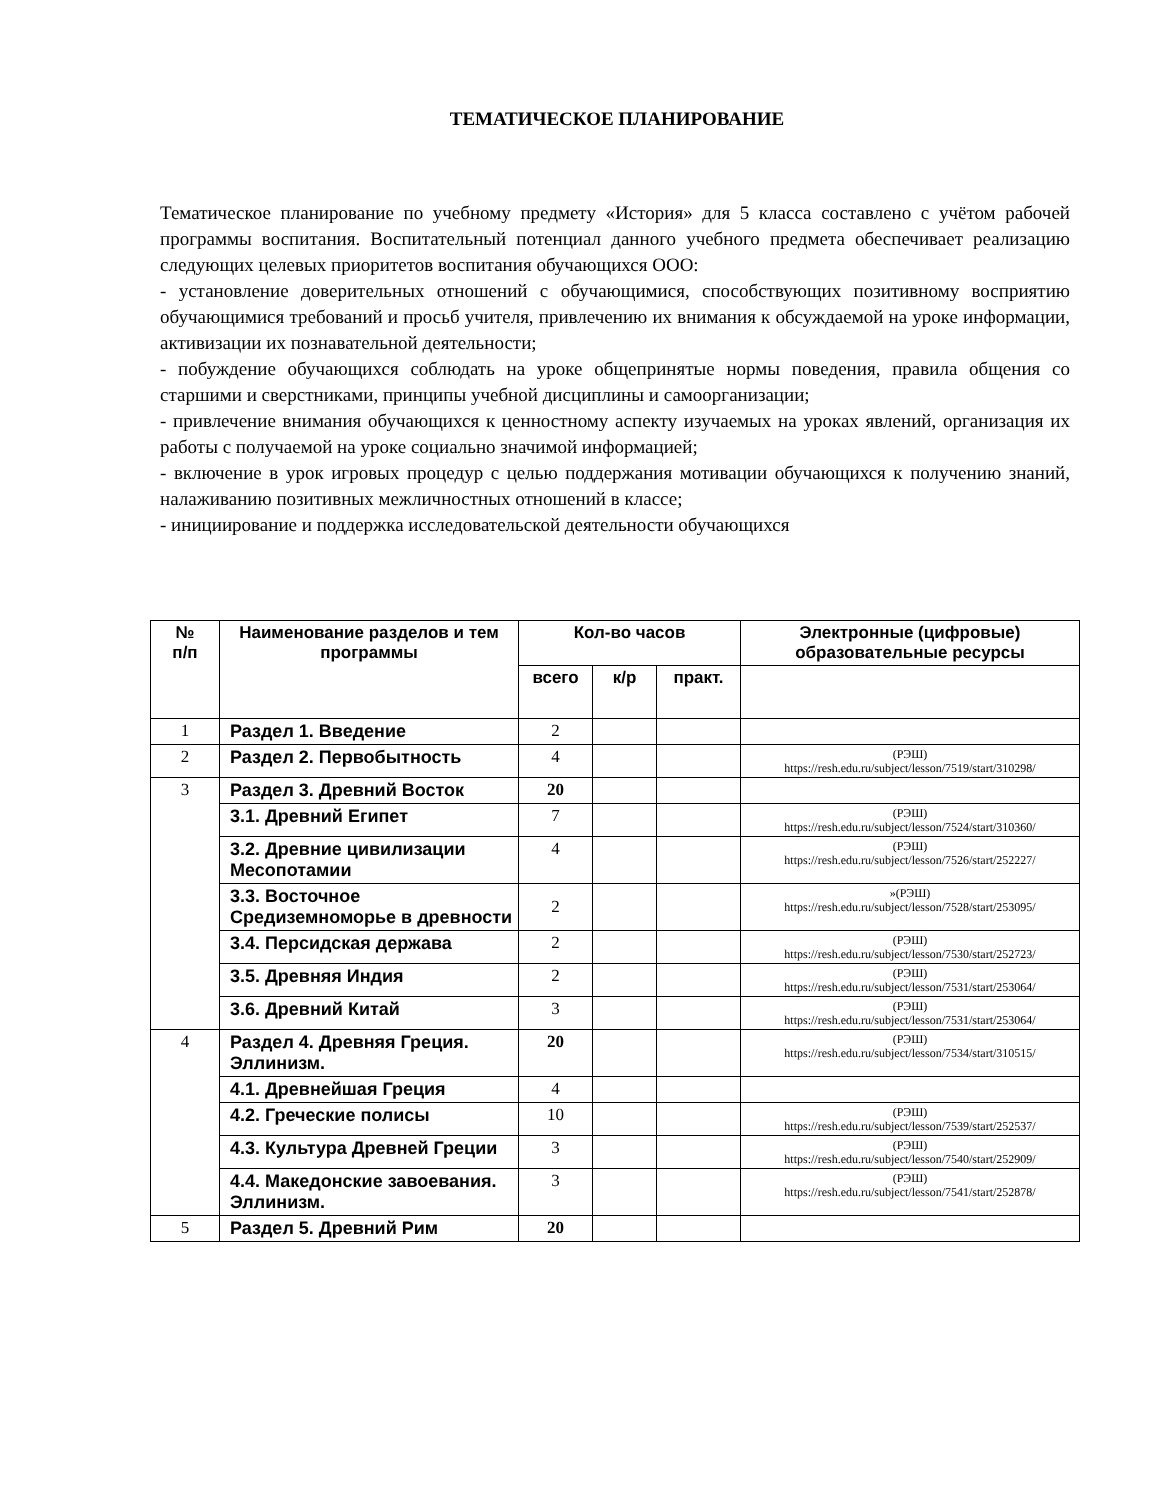ТЕМАТИЧЕСКОЕ ПЛАНИРОВАНИЕ
Тематическое планирование по учебному предмету «История» для 5 класса составлено с учётом рабочей программы воспитания. Воспитательный потенциал данного учебного предмета обеспечивает реализацию следующих целевых приоритетов воспитания обучающихся ООО:
- установление доверительных отношений с обучающимися, способствующих позитивному восприятию обучающимися требований и просьб учителя, привлечению их внимания к обсуждаемой на уроке информации, активизации их познавательной деятельности;
- побуждение обучающихся соблюдать на уроке общепринятые нормы поведения, правила общения со старшими и сверстниками, принципы учебной дисциплины и самоорганизации;
- привлечение внимания обучающихся к ценностному аспекту изучаемых на уроках явлений, организация их работы с получаемой на уроке социально значимой информацией;
- включение в урок игровых процедур с целью поддержания мотивации обучающихся к получению знаний, налаживанию позитивных межличностных отношений в классе;
- инициирование и поддержка исследовательской деятельности обучающихся
| № п/п | Наименование разделов и тем программы | Кол-во часов | | | Электронные (цифровые) образовательные ресурсы |
| --- | --- | --- | --- | --- | --- |
| | | всего | к/р | практ. | |
| 1 | Раздел 1. Введение | 2 | | | |
| 2 | Раздел 2. Первобытность | 4 | | | (РЭШ) https://resh.edu.ru/subject/lesson/7519/start/310298/ |
| 3 | Раздел 3. Древний Восток | 20 | | | |
| | 3.1. Древний Египет | 7 | | | (РЭШ) https://resh.edu.ru/subject/lesson/7524/start/310360/ |
| | 3.2. Древние цивилизации Месопотамии | 4 | | | (РЭШ) https://resh.edu.ru/subject/lesson/7526/start/252227/ |
| | 3.3. Восточное Средиземноморье в древности | 2 | | | »(РЭШ) https://resh.edu.ru/subject/lesson/7528/start/253095/ |
| | 3.4. Персидская держава | 2 | | | (РЭШ) https://resh.edu.ru/subject/lesson/7530/start/252723/ |
| | 3.5. Древняя Индия | 2 | | | (РЭШ) https://resh.edu.ru/subject/lesson/7531/start/253064/ |
| | 3.6. Древний Китай | 3 | | | (РЭШ) https://resh.edu.ru/subject/lesson/7531/start/253064/ |
| 4 | Раздел 4. Древняя Греция. Эллинизм. | 20 | | | (РЭШ) https://resh.edu.ru/subject/lesson/7534/start/310515/ |
| | 4.1. Древнейшая Греция | 4 | | | |
| | 4.2. Греческие полисы | 10 | | | (РЭШ) https://resh.edu.ru/subject/lesson/7539/start/252537/ |
| | 4.3. Культура Древней Греции | 3 | | | (РЭШ) https://resh.edu.ru/subject/lesson/7540/start/252909/ |
| | 4.4. Македонские завоевания. Эллинизм. | 3 | | | (РЭШ) https://resh.edu.ru/subject/lesson/7541/start/252878/ |
| 5 | Раздел 5. Древний Рим | 20 | | | |